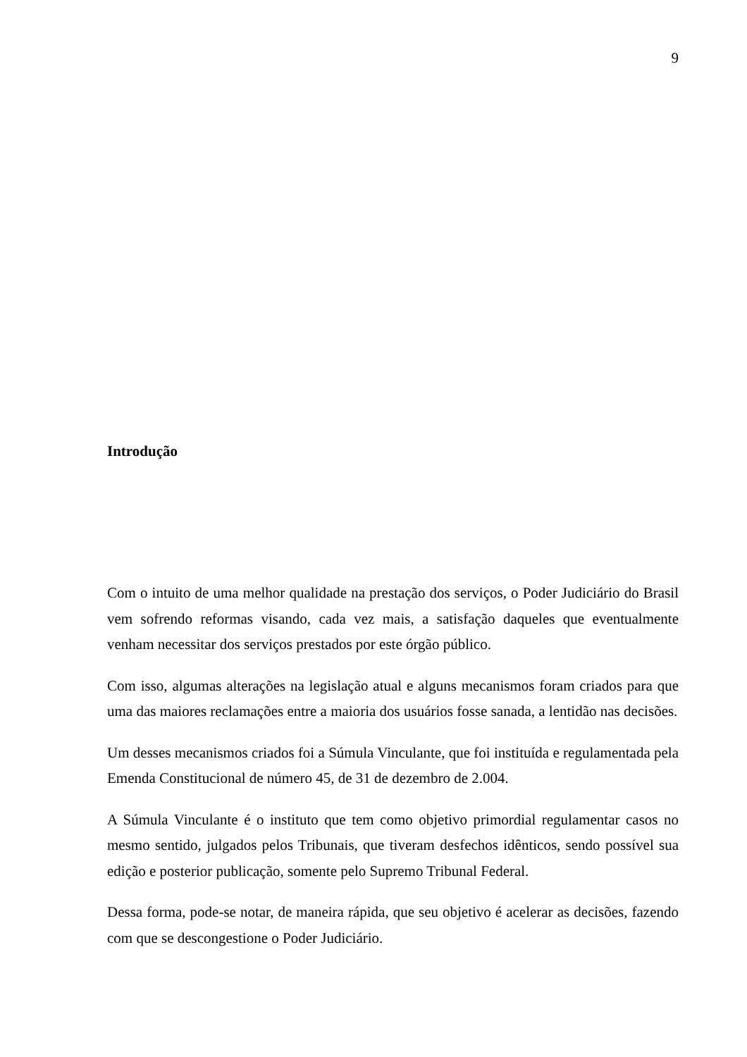9
Introdução
Com o intuito de uma melhor qualidade na prestação dos serviços, o Poder Judiciário do Brasil vem sofrendo reformas visando, cada vez mais, a satisfação daqueles que eventualmente venham necessitar dos serviços prestados por este órgão público.
Com isso, algumas alterações na legislação atual e alguns mecanismos foram criados para que uma das maiores reclamações entre a maioria dos usuários fosse sanada, a lentidão nas decisões.
Um desses mecanismos criados foi a Súmula Vinculante, que foi instituída e regulamentada pela Emenda Constitucional de número 45, de 31 de dezembro de 2.004.
A Súmula Vinculante é o instituto que tem como objetivo primordial regulamentar casos no mesmo sentido, julgados pelos Tribunais, que tiveram desfechos idênticos, sendo possível sua edição e posterior publicação, somente pelo Supremo Tribunal Federal.
Dessa forma, pode-se notar, de maneira rápida, que seu objetivo é acelerar as decisões, fazendo com que se descongestione o Poder Judiciário.